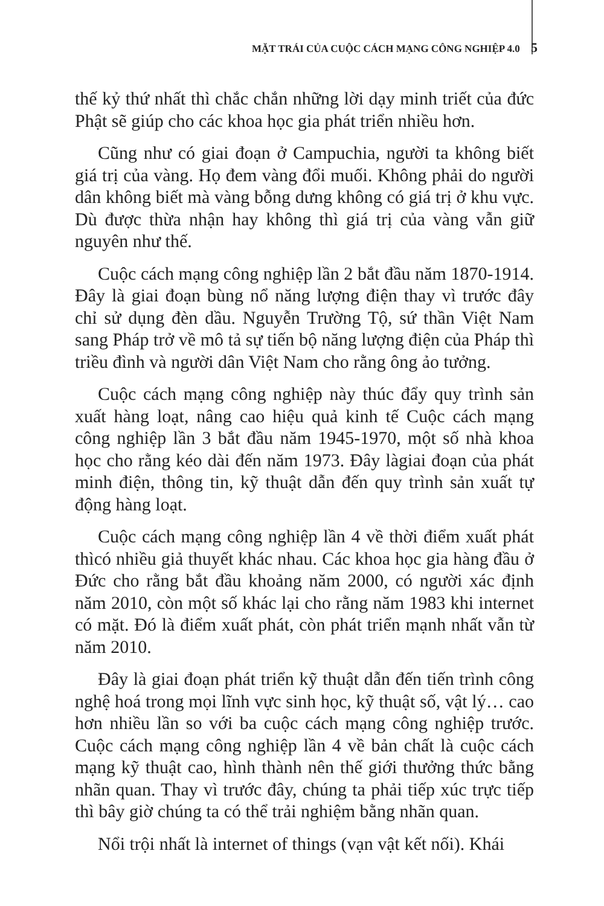MẶT TRÁI CỦA CUỘC CÁCH MẠNG CÔNG NGHIỆP 4.0 5
thế kỷ thứ nhất thì chắc chắn những lời dạy minh triết của đức Phật sẽ giúp cho các khoa học gia phát triển nhiều hơn.
Cũng như có giai đoạn ở Campuchia, người ta không biết giá trị của vàng. Họ đem vàng đổi muối. Không phải do người dân không biết mà vàng bỗng dưng không có giá trị ở khu vực. Dù được thừa nhận hay không thì giá trị của vàng vẫn giữ nguyên như thế.
Cuộc cách mạng công nghiệp lần 2 bắt đầu năm 1870-1914. Đây là giai đoạn bùng nổ năng lượng điện thay vì trước đây chỉ sử dụng đèn dầu. Nguyễn Trường Tộ, sứ thần Việt Nam sang Pháp trở về mô tả sự tiến bộ năng lượng điện của Pháp thì triều đình và người dân Việt Nam cho rằng ông ảo tưởng.
Cuộc cách mạng công nghiệp này thúc đẩy quy trình sản xuất hàng loạt, nâng cao hiệu quả kinh tế Cuộc cách mạng công nghiệp lần 3 bắt đầu năm 1945-1970, một số nhà khoa học cho rằng kéo dài đến năm 1973. Đây làgiai đoạn của phát minh điện, thông tin, kỹ thuật dẫn đến quy trình sản xuất tự động hàng loạt.
Cuộc cách mạng công nghiệp lần 4 về thời điểm xuất phát thìcó nhiều giả thuyết khác nhau. Các khoa học gia hàng đầu ở Đức cho rằng bắt đầu khoảng năm 2000, có người xác định năm 2010, còn một số khác lại cho rằng năm 1983 khi internet có mặt. Đó là điểm xuất phát, còn phát triển mạnh nhất vẫn từ năm 2010.
Đây là giai đoạn phát triển kỹ thuật dẫn đến tiến trình công nghệ hoá trong mọi lĩnh vực sinh học, kỹ thuật số, vật lý… cao hơn nhiều lần so với ba cuộc cách mạng công nghiệp trước. Cuộc cách mạng công nghiệp lần 4 về bản chất là cuộc cách mạng kỹ thuật cao, hình thành nên thế giới thưởng thức bằng nhãn quan. Thay vì trước đây, chúng ta phải tiếp xúc trực tiếp thì bây giờ chúng ta có thể trải nghiệm bằng nhãn quan.
Nổi trội nhất là internet of things (vạn vật kết nối). Khái